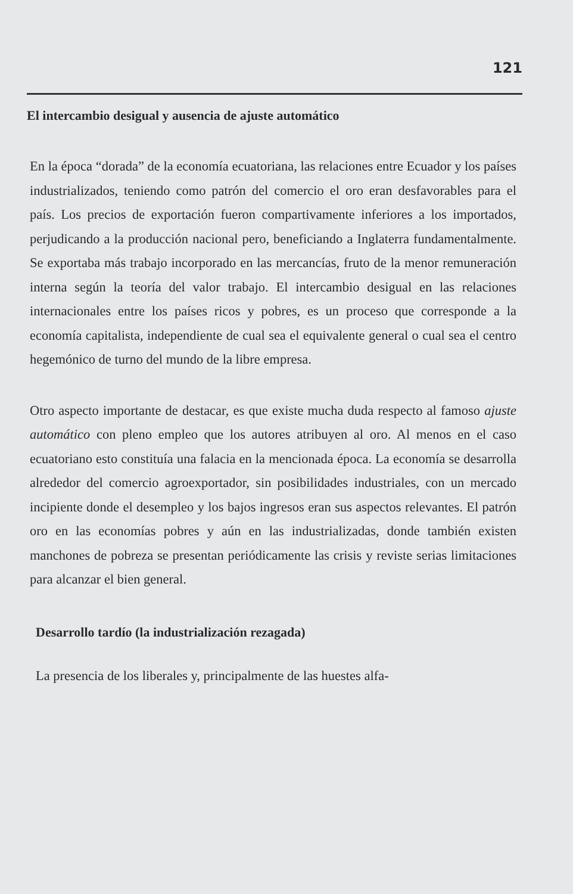121
El intercambio desigual y ausencia de ajuste automático
En la época “dorada” de la economía ecuatoriana, las relaciones entre Ecuador y los países industrializados, teniendo como patrón del comercio el oro eran desfavorables para el país. Los precios de exportación fueron compartivamente inferiores a los importados, perjudicando a la producción nacional pero, beneficiando a Inglaterra fundamentalmente. Se exportaba más trabajo incorporado en las mercancías, fruto de la menor remuneración interna según la teoría del valor trabajo. El intercambio desigual en las relaciones internacionales entre los países ricos y pobres, es un proceso que corresponde a la economía capitalista, independiente de cual sea el equivalente general o cual sea el centro hegemónico de turno del mundo de la libre empresa.
Otro aspecto importante de destacar, es que existe mucha duda respecto al famoso ajuste automático con pleno empleo que los autores atribuyen al oro. Al menos en el caso ecuatoriano esto constituía una falacia en la mencionada época. La economía se desarrolla alrededor del comercio agroexportador, sin posibilidades industriales, con un mercado incipiente donde el desempleo y los bajos ingresos eran sus aspectos relevantes. El patrón oro en las economías pobres y aún en las industrializadas, donde también existen manchones de pobreza se presentan periódicamente las crisis y reviste serias limitaciones para alcanzar el bien general.
Desarrollo tardío (la industrialización rezagada)
La presencia de los liberales y, principalmente de las huestes alfa-